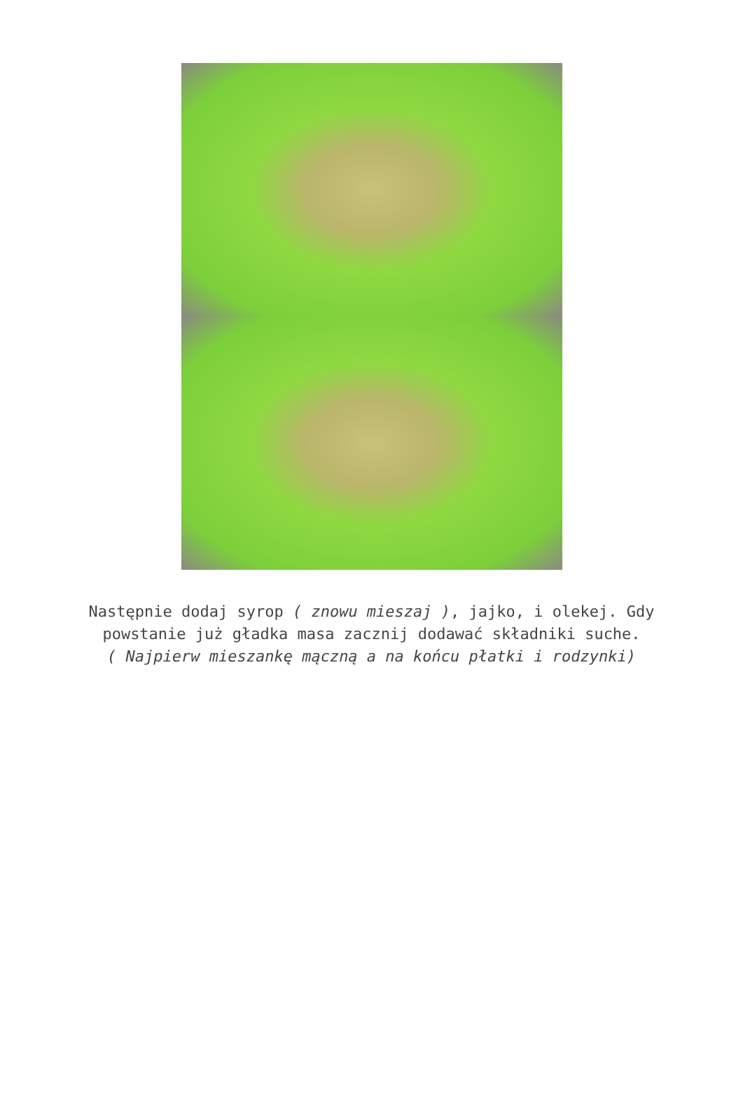Następnie dodaj syrop ( znowu mieszaj ), jajko, i olekej. Gdy powstanie już gładka masa zacznij dodawać składniki suche.
( Najpierw mieszankę mączną a na końcu płatki i rodzynki)